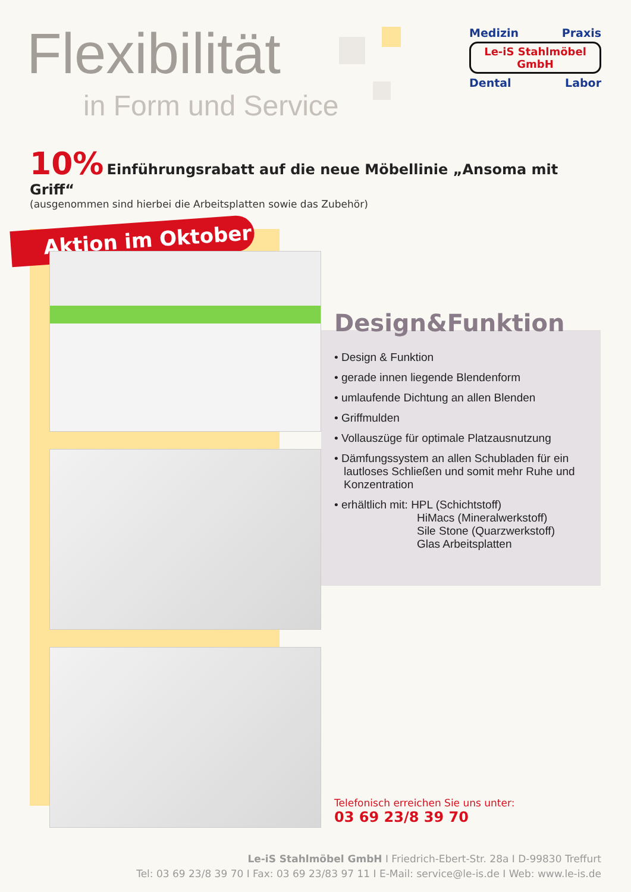Flexibilität
in Form und Service
Medizin Praxis
Le-iS Stahlmöbel GmbH
Dental Labor
10% Einführungsrabatt auf die neue Möbellinie „Ansoma mit Griff“
(ausgenommen sind hierbei die Arbeitsplatten sowie das Zubehör)
Aktion im Oktober
Design&Funktion
• Design & Funktion
• gerade innen liegende Blendenform
• umlaufende Dichtung an allen Blenden
• Griffmulden
• Vollauszüge für optimale Platzausnutzung
• Dämfungssystem an allen Schubladen für ein lautloses Schließen und somit mehr Ruhe und Konzentration
• erhältlich mit: HPL (Schichtstoff)
HiMacs (Mineralwerkstoff)
Sile Stone (Quarzwerkstoff)
Glas Arbeitsplatten
Telefonisch erreichen Sie uns unter:
03 69 23/8 39 70
Le-iS Stahlmöbel GmbH I Friedrich-Ebert-Str. 28a I D-99830 Treffurt
Tel: 03 69 23/8 39 70 I Fax: 03 69 23/83 97 11 I E-Mail: service@le-is.de I Web: www.le-is.de